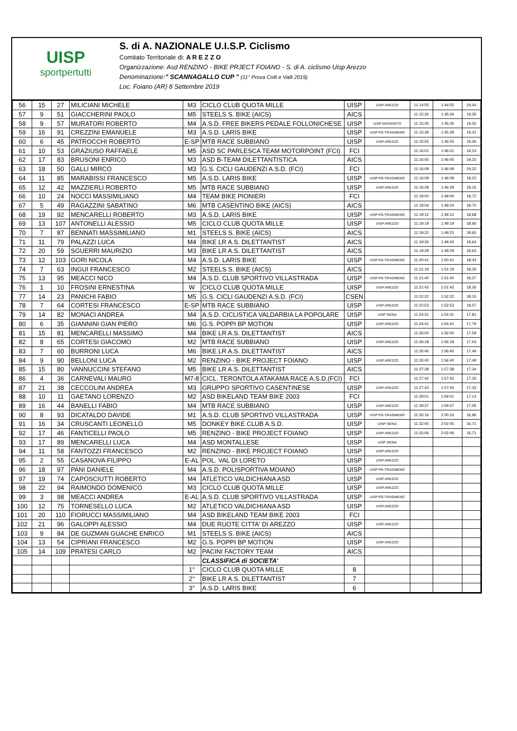UISP
sportpertutti
S. di A. NAZIONALE U.I.S.P. Ciclismo
Comitato Territoriale di: A R E Z Z O
Organizzazione: Asd RENZINO - BIKE PRJECT FOIANO - S. di A. ciclismo Uisp Arezzo
Denominazione:" SCANNAGALLO CUP " (11° Prova Colli e Valli 2019)
Loc. Foiano (AR) 8 Settembre 2019
| 56 | 15 | 27 | MILICIANI MICHELE | M3 | CICLO CLUB QUOTA MILLE | UISP | UISP AREZZO | 11:14:55 | 1:44:55 | 19,44 |
| 57 | 9 | 51 | GIACCHERINI PAOLO | M5 | STEELS S. BIKE (AICS) | AICS | | 11:15:26 | 1:45:26 | 19,35 |
| 58 | 9 | 57 | MURATORI ROBERTO | M4 | A.S.D. FREE BIKERS PEDALE FOLLONICHESE | UISP | UISP GROSSETO | 11:15:35 | 1:45:35 | 19,32 |
| 59 | 16 | 91 | CREZZINI EMANUELE | M3 | A.S.D. LARIS BIKE | UISP | UISP PG-TRASIMENO | 11:15:39 | 1:45:39 | 19,31 |
| 60 | 6 | 45 | PATROCCHI ROBERTO | E-SP | MTB RACE SUBBIANO | UISP | UISP AREZZO | 11:15:55 | 1:45:55 | 19,26 |
| 61 | 10 | 53 | GRAZIUSO RAFFAELE | M5 | ASD SC PARLESCA TEAM MOTORPOINT (FCI) | FCI | | 11:16:01 | 1:46:01 | 19,24 |
| 62 | 17 | 83 | BRUSONI ENRICO | M3 | ASD B-TEAM DILETTANTISTICA | AICS | | 11:16:05 | 1:46:05 | 19,23 |
| 63 | 18 | 50 | GALLI MIRCO | M3 | G.S. CICLI GAUDENZI A.S.D. (FCI) | FCI | | 11:16:09 | 1:46:09 | 19,22 |
| 64 | 11 | 85 | MARABISSI FRANCESCO | M5 | A.S.D. LARIS BIKE | UISP | UISP PG-TRASIMENO | 11:16:09 | 1:46:09 | 19,22 |
| 65 | 12 | 42 | MAZZIERLI ROBERTO | M5 | MTB RACE SUBBIANO | UISP | UISP AREZZO | 11:16:29 | 1:46:29 | 19,16 |
| 66 | 10 | 24 | NOCCI MASSIMILIANO | M4 | TEAM BIKE PIONIERI | FCI | | 11:19:00 | 1:49:00 | 18,72 |
| 67 | 5 | 49 | RAGAZZINI SABATINO | M6 | MTB CASENTINO BIKE (AICS) | AICS | | 11:19:04 | 1:49:04 | 18,70 |
| 68 | 19 | 92 | MENCARELLI ROBERTO | M3 | A.S.D. LARIS BIKE | UISP | UISP PG-TRASIMENO | 11:19:12 | 1:49:12 | 18,68 |
| 69 | 13 | 107 | ANTONELLI ALESSIO | M5 | CICLO CLUB QUOTA MILLE | UISP | UISP AREZZO | 11:19:19 | 1:49:19 | 18,66 |
| 70 | 7 | 87 | BENNATI MASSIMILIANO | M1 | STEELS S. BIKE (AICS) | AICS | | 11:19:22 | 1:49:22 | 18,65 |
| 71 | 11 | 79 | PALAZZI LUCA | M4 | BIKE LR A.S. DILETTANTIST | AICS | | 11:19:26 | 1:49:26 | 18,64 |
| 72 | 20 | 59 | SGUERRI MAURIZIO | M3 | BIKE LR A.S. DILETTANTIST | AICS | | 11:19:29 | 1:49:29 | 18,63 |
| 73 | 12 | 103 | GORI NICOLA | M4 | A.S.D. LARIS BIKE | UISP | UISP PG-TRASIMENO | 11:20:41 | 1:50:41 | 18,43 |
| 74 | 7 | 63 | INGUI FRANCESCO | M2 | STEELS S. BIKE (AICS) | AICS | | 11:21:19 | 1:51:19 | 18,33 |
| 75 | 13 | 95 | MEACCI NICO | M4 | A.S.D. CLUB SPORTIVO VILLASTRADA | UISP | UISP PG-TRASIMENO | 11:21:40 | 1:51:40 | 18,27 |
| 76 | 1 | 10 | FROSINI ERNESTINA | W | CICLO CLUB QUOTA MILLE | UISP | UISP AREZZO | 11:21:42 | 1:51:42 | 18,26 |
| 77 | 14 | 23 | PANICHI FABIO | M5 | G.S. CICLI GAUDENZI A.S.D. (FCI) | CSEN | | 11:22:22 | 1:52:22 | 18,15 |
| 78 | 7 | 64 | CORTESI FRANCESCO | E-SP | MTB RACE SUBBIANO | UISP | UISP AREZZO | 11:22:53 | 1:52:53 | 18,07 |
| 79 | 14 | 82 | MONACI ANDREA | M4 | A.S.D. CICLISTICA VALDARBIA LA POPOLARE | UISP | UISP SIENA | 11:24:31 | 1:54:31 | 17,81 |
| 80 | 6 | 35 | GIANNINI GIAN PIERO | M6 | G.S. POPPI BP MOTION | UISP | UISP AREZZO | 11:24:41 | 1:54:41 | 17,79 |
| 81 | 15 | 81 | MENCARELLI MASSIMO | M4 | BIKE LR A.S. DILETTANTIST | AICS | | 11:26:00 | 1:56:00 | 17,59 |
| 82 | 8 | 65 | CORTESI GIACOMO | M2 | MTB RACE SUBBIANO | UISP | UISP AREZZO | 11:26:18 | 1:56:18 | 17,54 |
| 83 | 7 | 60 | BURRONI LUCA | M6 | BIKE LR A.S. DILETTANTIST | AICS | | 11:26:40 | 1:56:40 | 17,49 |
| 84 | 9 | 90 | BELLONI LUCA | M2 | RENZINO - BIKE PROJECT FOIANO | UISP | UISP AREZZO | 11:26:40 | 1:56:40 | 17,49 |
| 85 | 15 | 80 | VANNUCCINI STEFANO | M5 | BIKE LR A.S. DILETTANTIST | AICS | | 11:27:38 | 1:57:38 | 17,34 |
| 86 | 4 | 36 | CARNEVALI MAURO | M7-8 | CICL. TERONTOLA ATAKAMA RACE A.S.D.(FCI) | FCI | | 11:27:42 | 1:57:42 | 17,33 |
| 87 | 21 | 38 | CECCOLINI ANDREA | M3 | GRUPPO SPORTIVO CASENTINESE | UISP | UISP AREZZO | 11:27:43 | 1:57:43 | 17,33 |
| 88 | 10 | 11 | GAETANO LORENZO | M2 | ASD BIKELAND TEAM BIKE 2003 | FCI | | 11:29:01 | 1:59:01 | 17,14 |
| 89 | 16 | 44 | BANELLI FABIO | M4 | MTB RACE SUBBIANO | UISP | UISP AREZZO | 11:29:37 | 1:59:37 | 17,05 |
| 90 | 8 | 93 | DICATALDO DAVIDE | M1 | A.S.D. CLUB SPORTIVO VILLASTRADA | UISP | UISP PG-TRASIMENO | 11:30:16 | 2:00:16 | 16,96 |
| 91 | 16 | 34 | CRUSCANTI LEONELLO | M5 | DONKEY BIKE CLUB A.S.D. | UISP | UISP SIENA | 11:32:05 | 2:02:05 | 16,71 |
| 92 | 17 | 46 | FANTICELLI PAOLO | M5 | RENZINO - BIKE PROJECT FOIANO | UISP | UISP AREZZO | 11:32:06 | 2:02:06 | 16,71 |
| 93 | 17 | 89 | MENCARELLI LUCA | M4 | ASD MONTALLESE | UISP | UISP SIENA | | | |
| 94 | 11 | 58 | FANTOZZI FRANCESCO | M2 | RENZINO - BIKE PROJECT FOIANO | UISP | UISP AREZZO | | | |
| 95 | 2 | 55 | CASANOVA FILIPPO | E-AL | POL. VAL DI LORETO | UISP | UISP AREZZO | | | |
| 96 | 18 | 97 | PANI DANIELE | M4 | A.S.D. POLISPORTIVA MOIANO | UISP | UISP PG-TRASIMENO | | | |
| 97 | 19 | 74 | CAPOSCIUTTI ROBERTO | M4 | ATLETICO VALDICHIANA ASD | UISP | UISP AREZZO | | | |
| 98 | 22 | 94 | RAIMONDO DOMENICO | M3 | CICLO CLUB QUOTA MILLE | UISP | UISP AREZZO | | | |
| 99 | 3 | 98 | MEACCI ANDREA | E-AL | A.S.D. CLUB SPORTIVO VILLASTRADA | UISP | UISP PG-TRASIMENO | | | |
| 100 | 12 | 75 | TORNESELLO LUCA | M2 | ATLETICO VALDICHIANA ASD | UISP | UISP AREZZO | | | |
| 101 | 20 | 110 | FIORUCCI MASSIMILIANO | M4 | ASD BIKELAND TEAM BIKE 2003 | FCI | | | | |
| 102 | 21 | 96 | GALOPPI ALESSIO | M4 | DUE RUOTE CITTA' DI AREZZO | UISP | UISP AREZZO | | | |
| 103 | 9 | 84 | DE GUZMAN GUACHE ENRICO | M1 | STEELS S. BIKE (AICS) | AICS | | | | |
| 104 | 13 | 54 | CIPRIANI FRANCESCO | M2 | G.S. POPPI BP MOTION | UISP | UISP AREZZO | | | |
| 105 | 14 | 109 | PRATESI CARLO | M2 | PACINI FACTORY TEAM | AICS | | | | |
| | | | | | CLASSIFICA di SOCIETA' | | | | | |
| | | | | 1° | CICLO CLUB QUOTA MILLE | 8 | | | | |
| | | | | 2° | BIKE LR A.S. DILETTANTIST | 7 | | | | |
| | | | | 3° | A.S.D. LARIS BIKE | 6 | | | | |